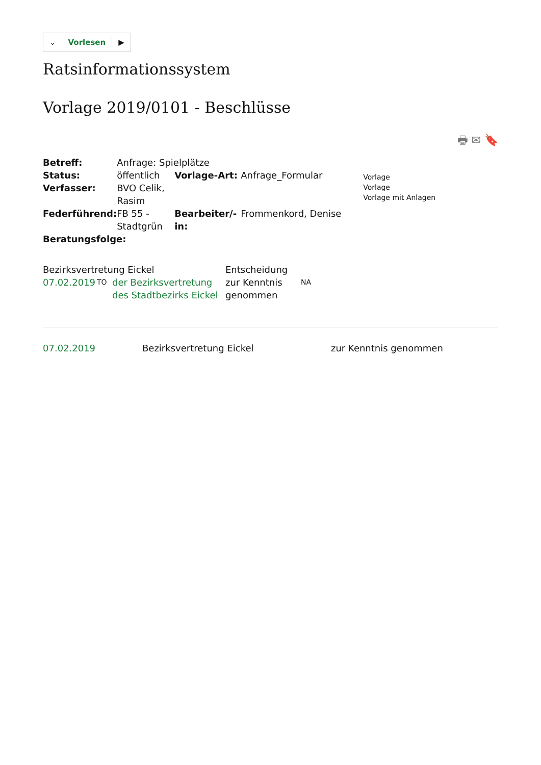⌄ Vorlesen ▶
Ratsinformationssystem
Vorlage 2019/0101 - Beschlüsse
🖶 ✉ 🔖
| Betreff: | Anfrage: Spielplätze | | | |
| Status: | öffentlich | Vorlage-Art: | Anfrage_Formular | Vorlage Vorlage Vorlage mit Anlagen |
| Verfasser: | BVO Celik, Rasim | | | |
| Federführend: | FB 55 - Stadtgrün | Bearbeiter/-in: | Frommenkord, Denise | |
| Beratungsfolge: | | | | |
| Bezirksvertretung Eickel | | | Entscheidung | |
| 07.02.2019 | TO | der Bezirksvertretung des Stadtbezirks Eickel | zur Kenntnis genommen | NA |
| 07.02.2019 | Bezirksvertretung Eickel | zur Kenntnis genommen |